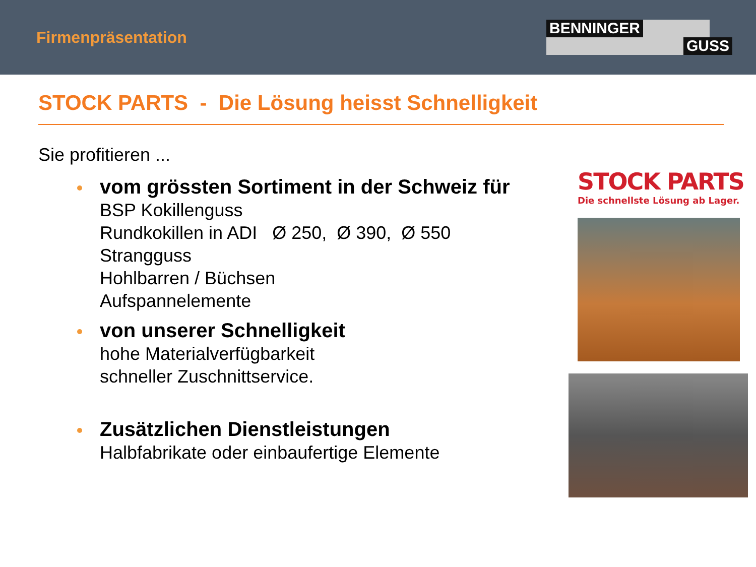Firmenpräsentation
BENNINGER GUSS
STOCK PARTS - Die Lösung heisst Schnelligkeit
Sie profitieren ...
vom grössten Sortiment in der Schweiz für
BSP Kokillenguss
Rundkokillen in ADI Ø 250, Ø 390, Ø 550
Strangguss
Hohlbarren / Büchsen
Aufspannelemente
von unserer Schnelligkeit
hohe Materialverfügbarkeit
schneller Zuschnittservice.
Zusätzlichen Dienstleistungen
Halbfabrikate oder einbaufertige Elemente
STOCK PARTS
Die schnellste Lösung ab Lager.